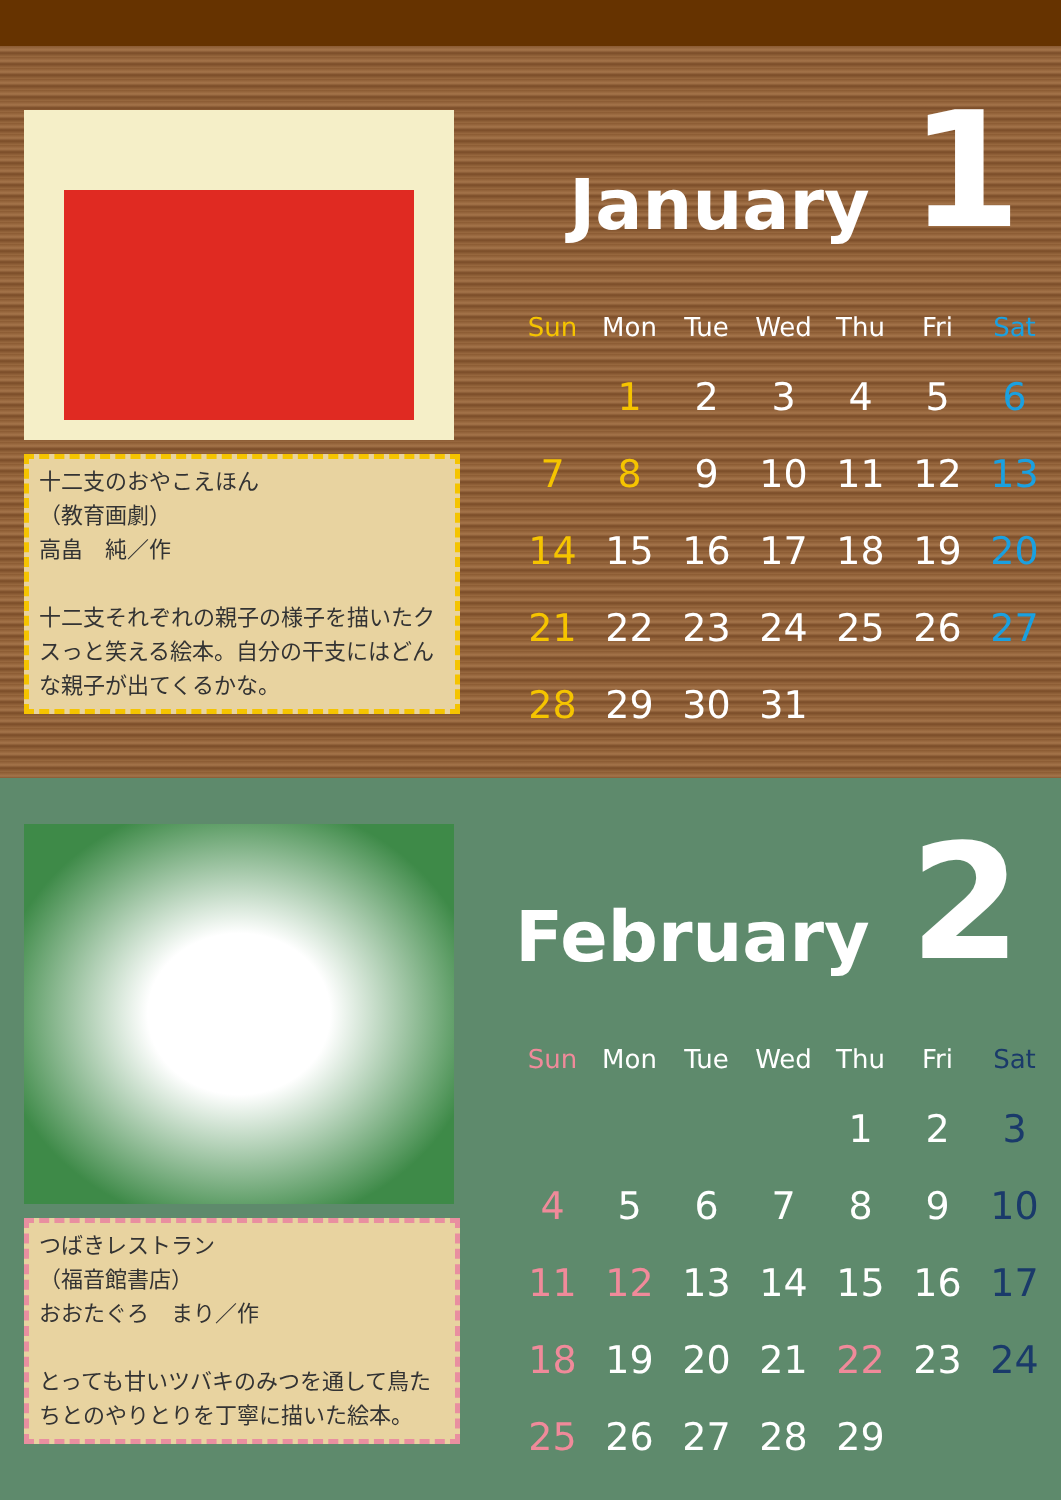十二支のおやこえほん
（教育画劇）
高畠　純／作
十二支それぞれの親子の様子を描いたクスっと笑える絵本。自分の干支にはどんな親子が出てくるかな。
January 1
| Sun | Mon | Tue | Wed | Thu | Fri | Sat |
| --- | --- | --- | --- | --- | --- | --- |
| | 1 | 2 | 3 | 4 | 5 | 6 |
| 7 | 8 | 9 | 10 | 11 | 12 | 13 |
| 14 | 15 | 16 | 17 | 18 | 19 | 20 |
| 21 | 22 | 23 | 24 | 25 | 26 | 27 |
| 28 | 29 | 30 | 31 | | | |
つばきレストラン
（福音館書店）
おおたぐろ　まり／作
とっても甘いツバキのみつを通して鳥たちとのやりとりを丁寧に描いた絵本。
February 2
| Sun | Mon | Tue | Wed | Thu | Fri | Sat |
| --- | --- | --- | --- | --- | --- | --- |
| | | | | 1 | 2 | 3 |
| 4 | 5 | 6 | 7 | 8 | 9 | 10 |
| 11 | 12 | 13 | 14 | 15 | 16 | 17 |
| 18 | 19 | 20 | 21 | 22 | 23 | 24 |
| 25 | 26 | 27 | 28 | 29 | | |